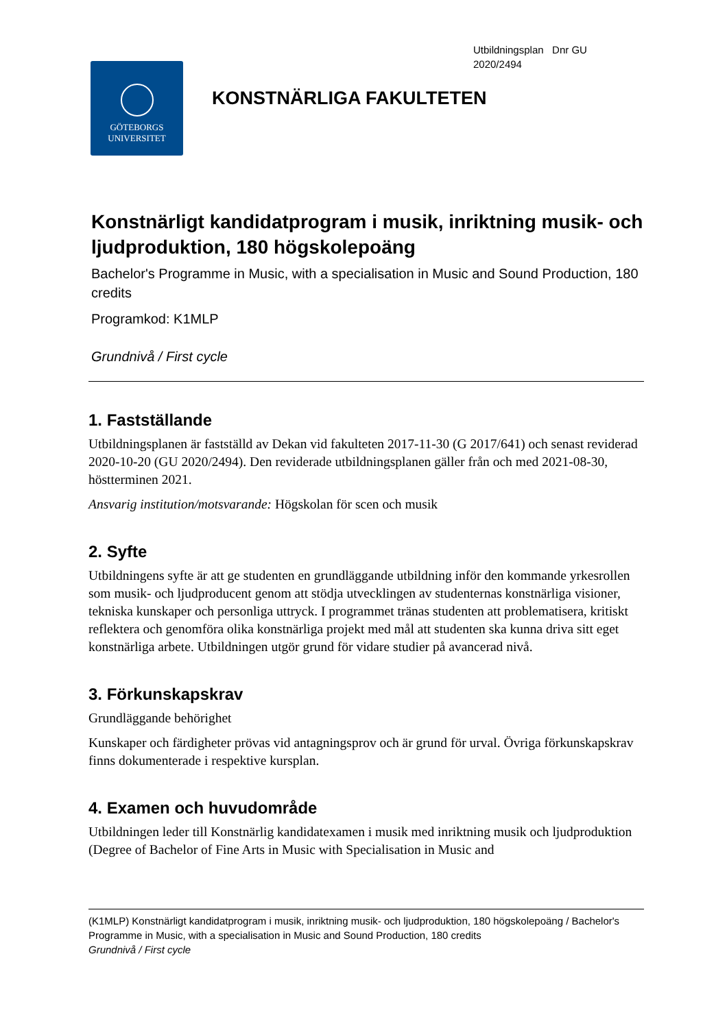Utbildningsplan Dnr GU
2020/2494
GÖTEBORGS
UNIVERSITET
KONSTNÄRLIGA FAKULTETEN
Konstnärligt kandidatprogram i musik, inriktning musik- och ljudproduktion, 180 högskolepoäng
Bachelor's Programme in Music, with a specialisation in Music and Sound Production, 180 credits
Programkod: K1MLP
Grundnivå / First cycle
1. Fastställande
Utbildningsplanen är fastställd av Dekan vid fakulteten 2017-11-30 (G 2017/641) och senast reviderad 2020-10-20 (GU 2020/2494). Den reviderade utbildningsplanen gäller från och med 2021-08-30, höstterminen 2021.
Ansvarig institution/motsvarande: Högskolan för scen och musik
2. Syfte
Utbildningens syfte är att ge studenten en grundläggande utbildning inför den kommande yrkesrollen som musik- och ljudproducent genom att stödja utvecklingen av studenternas konstnärliga visioner, tekniska kunskaper och personliga uttryck. I programmet tränas studenten att problematisera, kritiskt reflektera och genomföra olika konstnärliga projekt med mål att studenten ska kunna driva sitt eget konstnärliga arbete. Utbildningen utgör grund för vidare studier på avancerad nivå.
3. Förkunskapskrav
Grundläggande behörighet
Kunskaper och färdigheter prövas vid antagningsprov och är grund för urval. Övriga förkunskapskrav finns dokumenterade i respektive kursplan.
4. Examen och huvudområde
Utbildningen leder till Konstnärlig kandidatexamen i musik med inriktning musik och ljudproduktion (Degree of Bachelor of Fine Arts in Music with Specialisation in Music and
(K1MLP) Konstnärligt kandidatprogram i musik, inriktning musik- och ljudproduktion, 180 högskolepoäng / Bachelor's Programme in Music, with a specialisation in Music and Sound Production, 180 credits
Grundnivå / First cycle